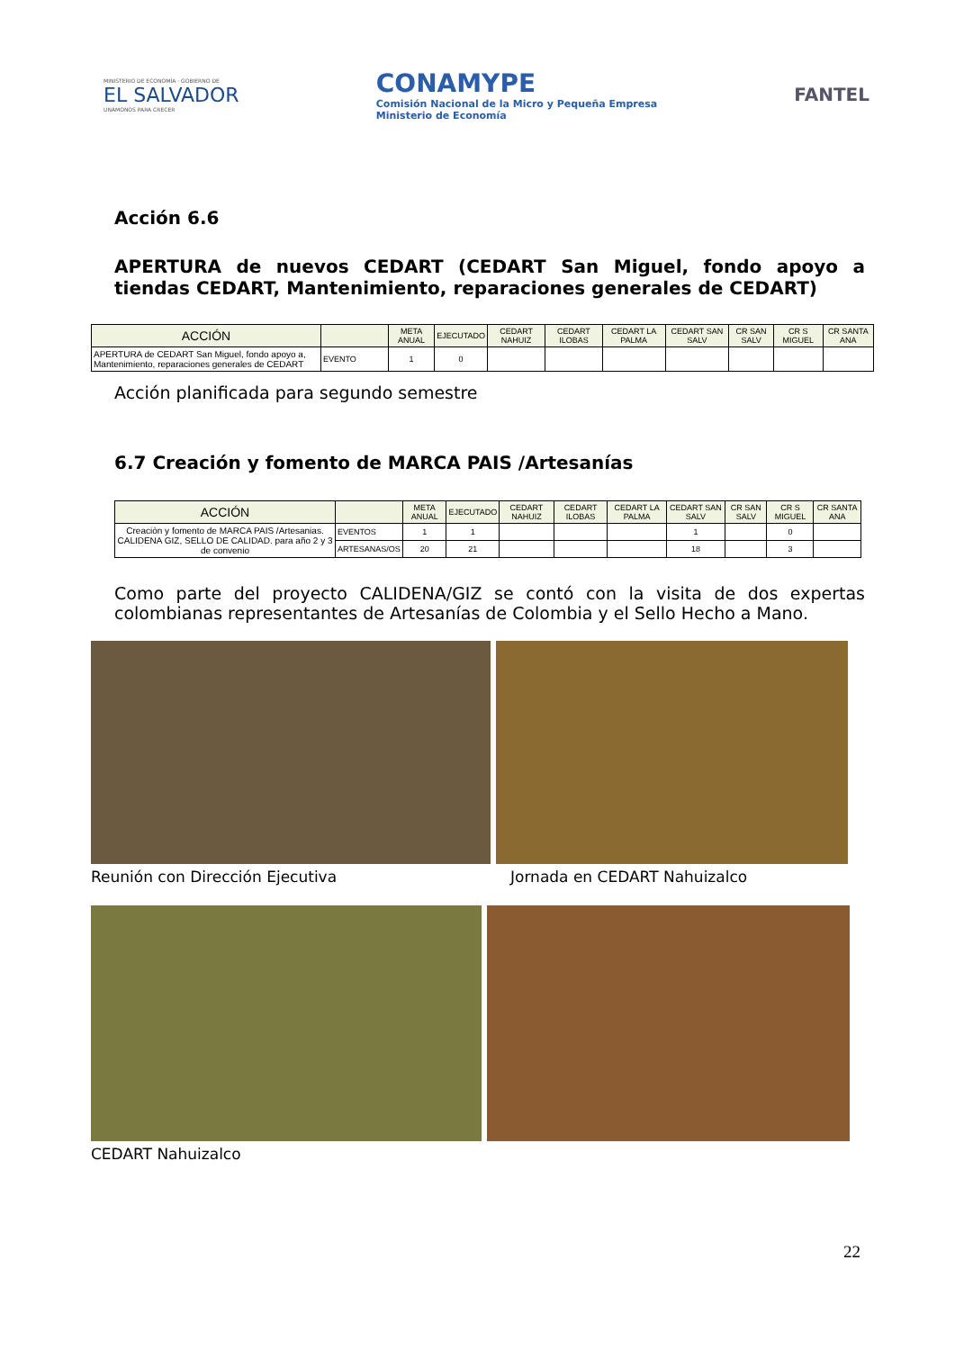MINISTERIO DE ECONOMÍA · GOBIERNO DE
EL SALVADOR
UNÁMONOS PARA CRECER
CONAMYPE
Comisión Nacional de la Micro y Pequeña Empresa
Ministerio de Economía
FANTEL
Acción 6.6
APERTURA de nuevos CEDART (CEDART San Miguel, fondo apoyo a tiendas CEDART, Mantenimiento, reparaciones generales de CEDART)
| ACCIÓN | | META ANUAL | EJECUTADO | CEDART NAHUIZ | CEDART ILOBAS | CEDART LA PALMA | CEDART SAN SALV | CR SAN SALV | CR S MIGUEL | CR SANTA ANA |
| --- | --- | --- | --- | --- | --- | --- | --- | --- | --- | --- |
| APERTURA de CEDART San Miguel, fondo apoyo a, Mantenimiento, reparaciones generales de CEDART | EVENTO | 1 | 0 | | | | | | | |
Acción planificada para segundo semestre
6.7 Creación y fomento de MARCA PAIS /Artesanías
| ACCIÓN | | META ANUAL | EJECUTADO | CEDART NAHUIZ | CEDART ILOBAS | CEDART LA PALMA | CEDART SAN SALV | CR SAN SALV | CR S MIGUEL | CR SANTA ANA |
| --- | --- | --- | --- | --- | --- | --- | --- | --- | --- | --- |
| Creaciòn y fomento de MARCA PAIS /Artesanias. CALIDENA GIZ, SELLO DE CALIDAD. para año 2 y 3 de convenio | EVENTOS | 1 | 1 | | | | 1 | | 0 | |
| | ARTESANAS/OS | 20 | 21 | | | | 18 | | 3 | |
Como parte del proyecto CALIDENA/GIZ se contó con la visita de dos expertas colombianas representantes de Artesanías de Colombia y el Sello Hecho a Mano.
Reunión con Dirección Ejecutiva
Jornada en CEDART Nahuizalco
CEDART Nahuizalco
22